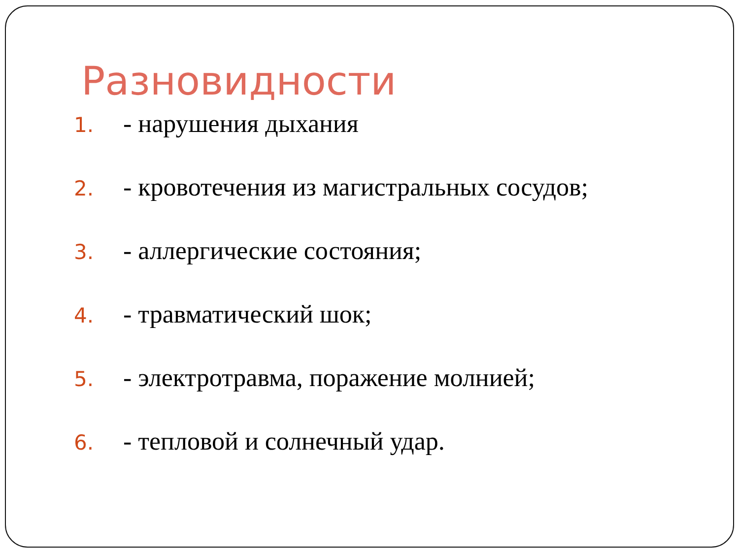Разновидности
1. - нарушения дыхания
2. - кровотечения из магистральных сосудов;
3. - аллергические состояния;
4. - травматический шок;
5. - электротравма, поражение молнией;
6. - тепловой и солнечный удар.